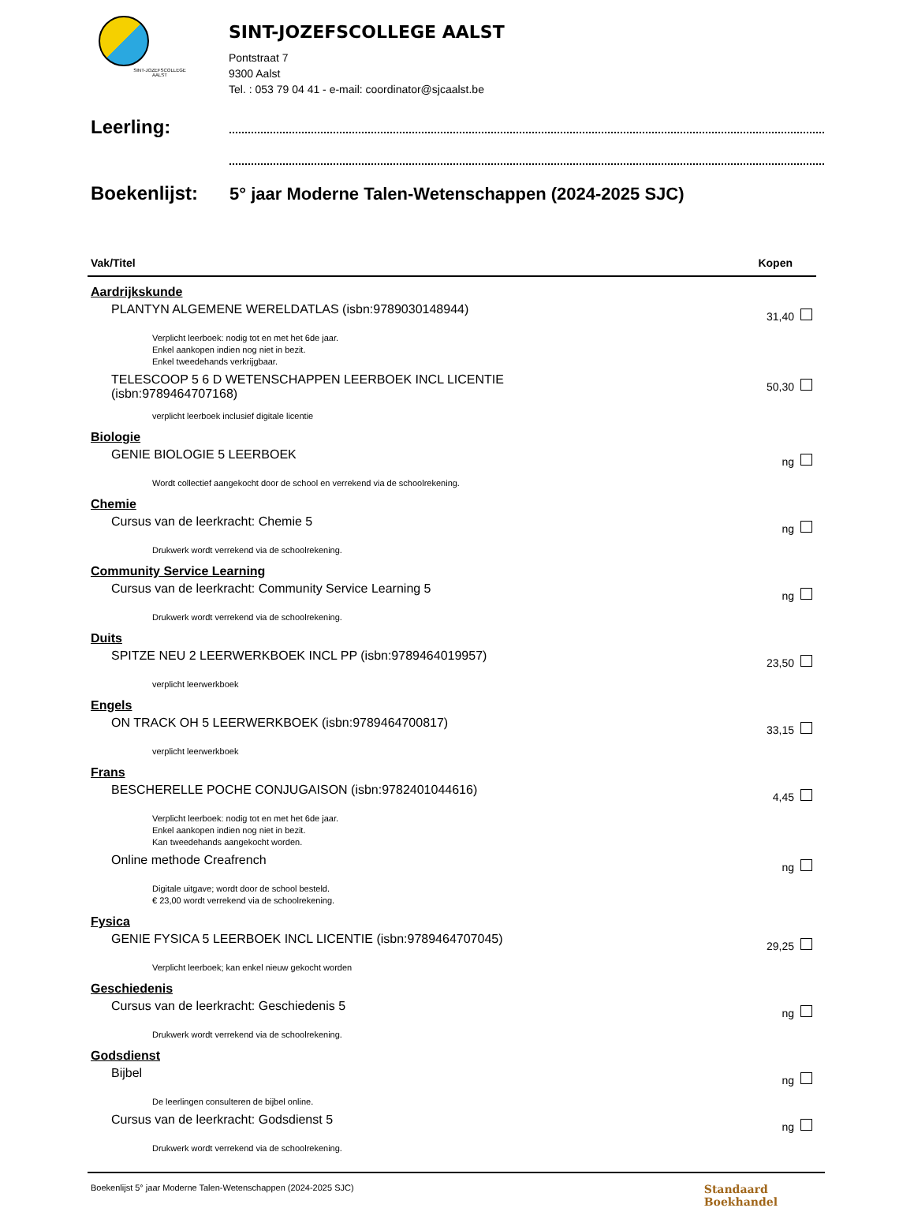SINT-JOZEFSCOLLEGE
AALST
SINT-JOZEFSCOLLEGE AALST
Pontstraat 7
9300 Aalst
Tel. : 053 79 04 41 - e-mail: coordinator@sjcaalst.be
Leerling:
Boekenlijst: 5° jaar Moderne Talen-Wetenschappen (2024-2025 SJC)
Vak/Titel Kopen
Aardrijkskunde
PLANTYN ALGEMENE WERELDATLAS (isbn:9789030148944)
31,40
Verplicht leerboek: nodig tot en met het 6de jaar.
Enkel aankopen indien nog niet in bezit.
Enkel tweedehands verkrijgbaar.
TELESCOOP 5 6 D WETENSCHAPPEN LEERBOEK INCL LICENTIE (isbn:9789464707168)
50,30
verplicht leerboek inclusief digitale licentie
Biologie
GENIE BIOLOGIE 5 LEERBOEK
ng
Wordt collectief aangekocht door de school en verrekend via de schoolrekening.
Chemie
Cursus van de leerkracht: Chemie 5
ng
Drukwerk wordt verrekend via de schoolrekening.
Community Service Learning
Cursus van de leerkracht: Community Service Learning 5
ng
Drukwerk wordt verrekend via de schoolrekening.
Duits
SPITZE NEU 2 LEERWERKBOEK INCL PP (isbn:9789464019957)
23,50
verplicht leerwerkboek
Engels
ON TRACK OH 5 LEERWERKBOEK (isbn:9789464700817)
33,15
verplicht leerwerkboek
Frans
BESCHERELLE POCHE CONJUGAISON (isbn:9782401044616)
4,45
Verplicht leerboek: nodig tot en met het 6de jaar.
Enkel aankopen indien nog niet in bezit.
Kan tweedehands aangekocht worden.
Online methode Creafrench
ng
Digitale uitgave; wordt door de school besteld.
€ 23,00 wordt verrekend via de schoolrekening.
Fysica
GENIE FYSICA 5 LEERBOEK INCL LICENTIE (isbn:9789464707045)
29,25
Verplicht leerboek; kan enkel nieuw gekocht worden
Geschiedenis
Cursus van de leerkracht: Geschiedenis 5
ng
Drukwerk wordt verrekend via de schoolrekening.
Godsdienst
Bijbel
ng
De leerlingen consulteren de bijbel online.
Cursus van de leerkracht: Godsdienst 5
ng
Drukwerk wordt verrekend via de schoolrekening.
Boekenlijst 5° jaar Moderne Talen-Wetenschappen (2024-2025 SJC) Standaard
Boekhandel